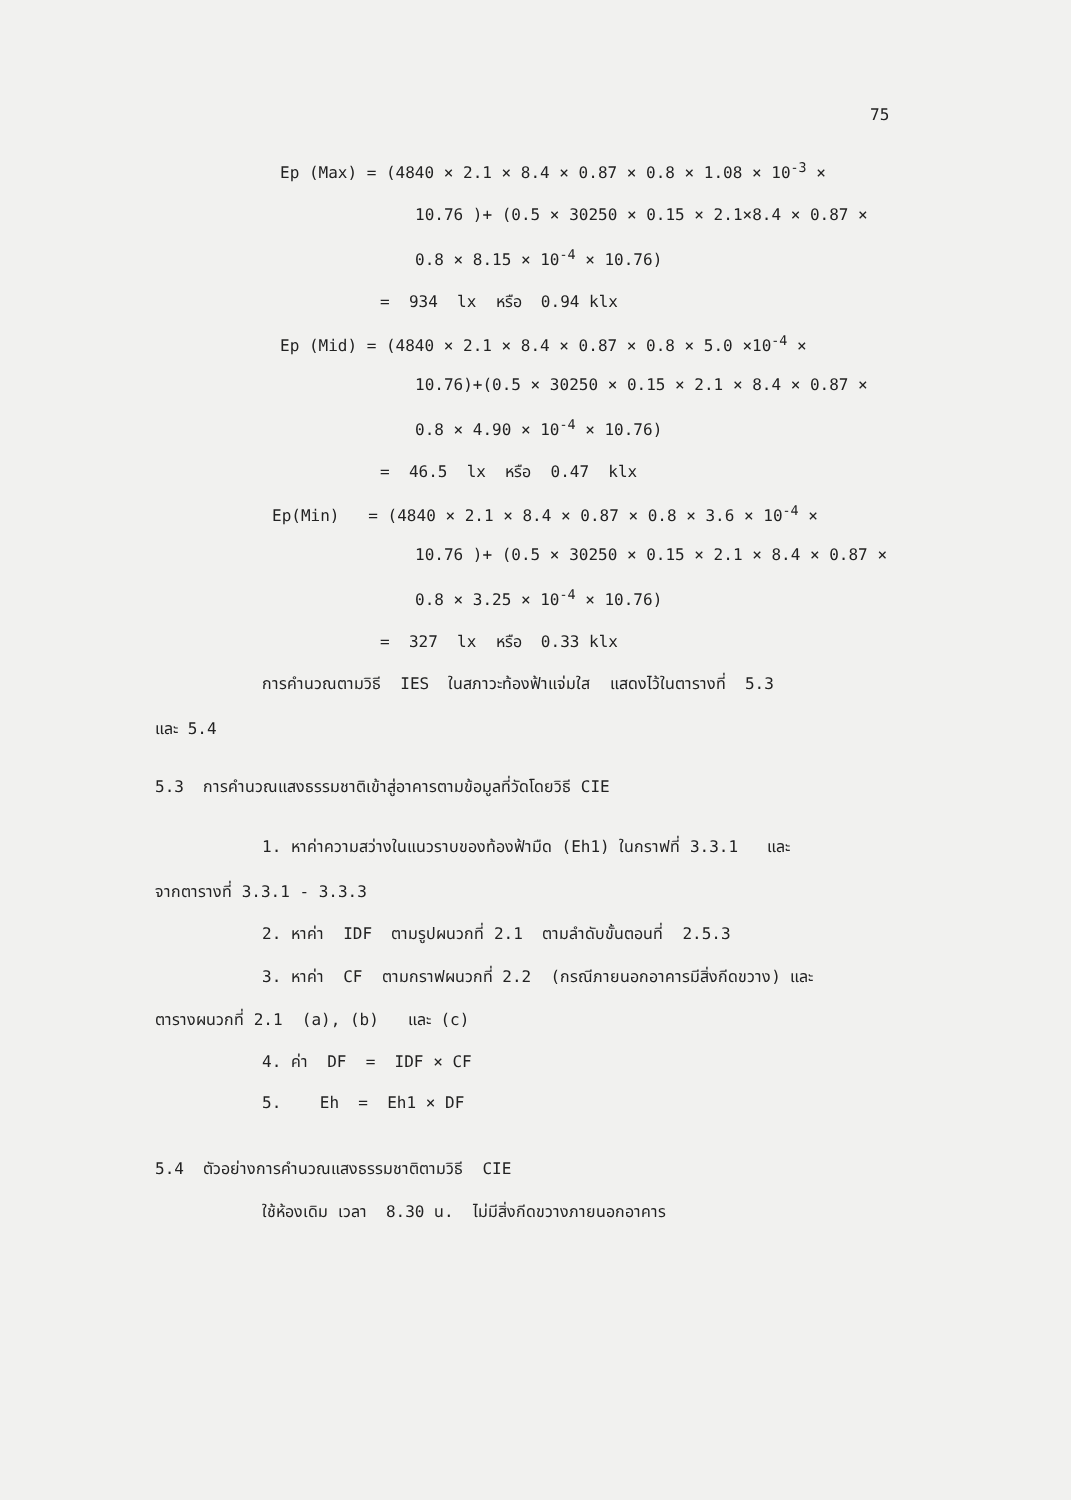75
Ep (Max) = (4840 × 2.1 × 8.4 × 0.87 × 0.8 × 1.08 × 10<sup>-3</sup> ×
10.76 )+ (0.5 × 30250 × 0.15 × 2.1×8.4 × 0.87 ×
0.8 × 8.15 × 10<sup>-4</sup> × 10.76)
= 934 lx หรือ 0.94 klx
Ep (Mid) = (4840 × 2.1 × 8.4 × 0.87 × 0.8 × 5.0 ×10<sup>-4</sup> ×
10.76)+(0.5 × 30250 × 0.15 × 2.1 × 8.4 × 0.87 ×
0.8 × 4.90 × 10<sup>-4</sup> × 10.76)
= 46.5 lx หรือ 0.47 klx
Ep(Min) = (4840 × 2.1 × 8.4 × 0.87 × 0.8 × 3.6 × 10<sup>-4</sup> ×
10.76 )+ (0.5 × 30250 × 0.15 × 2.1 × 8.4 × 0.87 ×
0.8 × 3.25 × 10<sup>-4</sup> × 10.76)
= 327 lx หรือ 0.33 klx
การคำนวณตามวิธี IES ในสภาวะท้องฟ้าแจ่มใส แสดงไว้ในตารางที่ 5.3
และ 5.4
5.3 การคำนวณแสงธรรมชาติเข้าสู่อาคารตามข้อมูลที่วัดโดยวิธี CIE
1. หาค่าความสว่างในแนวราบของท้องฟ้ามืด (Eh1) ในกราฟที่ 3.3.1 และ
จากตารางที่ 3.3.1 - 3.3.3
2. หาค่า IDF ตามรูปผนวกที่ 2.1 ตามลำดับขั้นตอนที่ 2.5.3
3. หาค่า CF ตามกราฟผนวกที่ 2.2 (กรณีภายนอกอาคารมีสิ่งกีดขวาง) และ
ตารางผนวกที่ 2.1 (a), (b) และ (c)
4. ค่า DF = IDF × CF
5. Eh = Eh1 × DF
5.4 ตัวอย่างการคำนวณแสงธรรมชาติตามวิธี CIE
ใช้ห้องเดิม เวลา 8.30 น. ไม่มีสิ่งกีดขวางภายนอกอาคาร